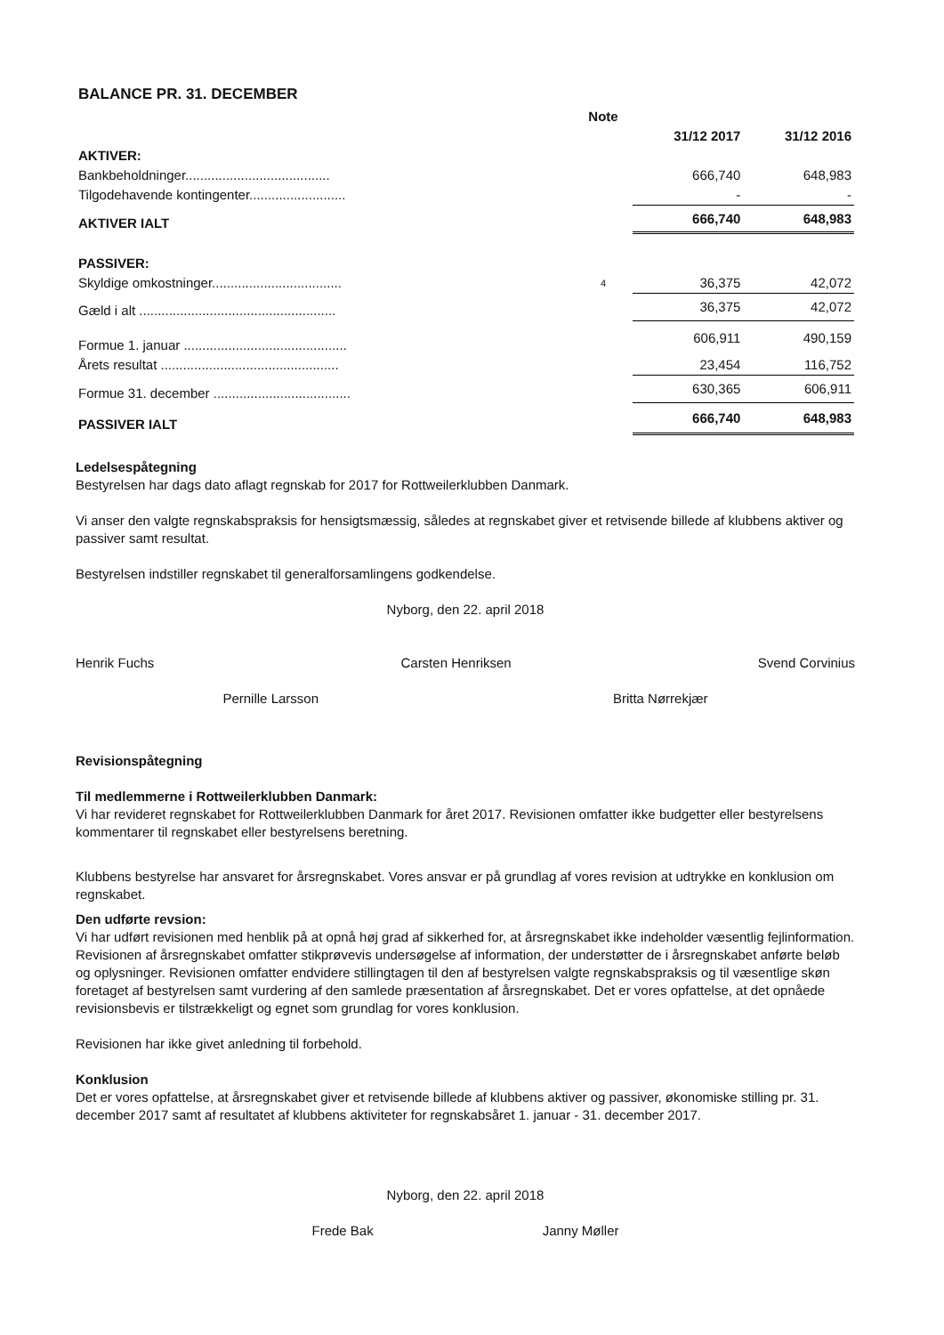BALANCE PR. 31. DECEMBER
| | Note | | |
| | | 31/12 2017 | 31/12 2016 |
| AKTIVER: | | | |
| Bankbeholdninger....................................... | | 666,740 | 648,983 |
| Tilgodehavende kontingenter.......................... | | - | - |
| AKTIVER IALT | | 666,740 | 648,983 |
| PASSIVER: | | | |
| Skyldige omkostninger................................... | 4 | 36,375 | 42,072 |
| Gæld i alt ..................................................... | | 36,375 | 42,072 |
| Formue 1. januar ............................................ | | 606,911 | 490,159 |
| Årets resultat ................................................ | | 23,454 | 116,752 |
| Formue 31. december ..................................... | | 630,365 | 606,911 |
| PASSIVER IALT | | 666,740 | 648,983 |
Ledelsespåtegning
Bestyrelsen har dags dato aflagt regnskab for 2017 for Rottweilerklubben Danmark.
Vi anser den valgte regnskabspraksis for hensigtsmæssig, således at regnskabet giver et retvisende billede af klubbens aktiver og passiver samt resultat.
Bestyrelsen indstiller regnskabet til generalforsamlingens godkendelse.
Nyborg, den 22. april 2018
Henrik Fuchs Carsten Henriksen Svend Corvinius
Pernille Larsson Britta Nørrekjær
Revisionspåtegning
Til medlemmerne i Rottweilerklubben Danmark:
Vi har revideret regnskabet for Rottweilerklubben Danmark for året 2017. Revisionen omfatter ikke budgetter eller bestyrelsens kommentarer til regnskabet eller bestyrelsens beretning.
Klubbens bestyrelse har ansvaret for årsregnskabet. Vores ansvar er på grundlag af vores revision at udtrykke en konklusion om regnskabet.
Den udførte revsion:
Vi har udført revisionen med henblik på at opnå høj grad af sikkerhed for, at årsregnskabet ikke indeholder væsentlig fejlinformation. Revisionen af årsregnskabet omfatter stikprøvevis undersøgelse af information, der understøtter de i årsregnskabet anførte beløb og oplysninger. Revisionen omfatter endvidere stillingtagen til den af bestyrelsen valgte regnskabspraksis og til væsentlige skøn foretaget af bestyrelsen samt vurdering af den samlede præsentation af årsregnskabet. Det er vores opfattelse, at det opnåede revisionsbevis er tilstrækkeligt og egnet som grundlag for vores konklusion.
Revisionen har ikke givet anledning til forbehold.
Konklusion
Det er vores opfattelse, at årsregnskabet giver et retvisende billede af klubbens aktiver og passiver, økonomiske stilling pr. 31. december 2017 samt af resultatet af klubbens aktiviteter for regnskabsåret 1. januar - 31. december 2017.
Nyborg, den 22. april 2018
Frede Bak Janny Møller